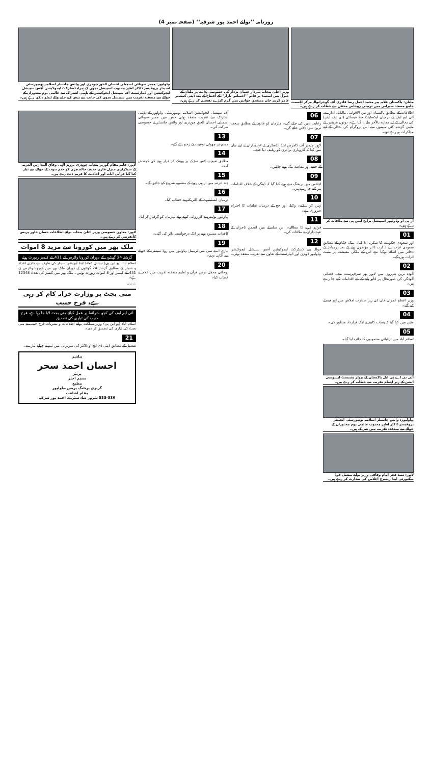روزنامہ ’’نوائے احمد پور شرقیہ‘‘ (صفحہ نمبر 4)
ملتان: پاکستان علامہ پیر محمد اجمل رضا قادری آف گوجرانوالہ مرکز اہلسنت جامع مسجد سیرانی میں تربیتی روحانی محفل سے خطاب کر رہے ہیں۔
وزیر اعلیٰ پنجاب سردار عثمان بزدار کی خصوصی ہدایت پر ملتان کے جنرل بس اسٹینڈ پر قائم ’’احساس بازار‘‘ کے افتتاح کے بعد ڈپٹی کمشنر عامر کریم خان مستحق خواتین میں گرم کپڑے تقسیم کر رہے ہیں۔
بہاولپور: ممبر صوبائی اسمبلی احسان الحق چوہدری اور وائس چانسلر اسلامیہ یونیورسٹی انجینئر پروفیسر ڈاکٹر اطہر محبوب اسپیشل بچوں کے ہمراہ ڈسٹرکٹ ایجوکیشن آفس سپیشل ایجوکیشن اور ڈیپارٹمنٹ آف سپیشل ایجوکیشن کے باہمی اشتراک سے عالمی یوم معذوراں کے حوالے سے منعقدہ تقریب میں سپیشل بچوں کی جانب سے پیش کیے جانے والے ٹیبلو دیکھ رہے ہیں۔
اطلاعات کے مطابق پاکستان اور بین الاقوامی مالیاتی ادارے، آئی ایم ایف کے درمیان ایکسٹینڈڈ فنڈ فیسلٹی (ای ایف ایف) کی بحالی کے لیے معاہدہ بالآخر طے پا گیا ہے۔ دونوں فریقین کے مابین گزشتہ کئی مہینوں سے اس پروگرام کی بحالی کے لیے مذاکرات ہو رہے تھے۔
آر پی او بہاولپور اسپیشل برانچ ایس پی سے ملاقات کر رہے ہیں۔
01
اور سعودی حکومت کا شکریہ ادا کیا۔ بینک حکام کے مطابق سعودی عرب سے 3 ارب ڈالر موصول ہونے کے بعد زرمبادلہ کے ذخائر میں اضافہ ہوگیا ہے اس کے ملکی معیشت پر مثبت اثرات ہوں گے۔
02
آلودہ ترین شہروں میں لاہور پھر سرفہرست ہے۔ فضائی آلودگی کی صورتحال پر قابو پانے کے لیے اقدامات کیے جا رہے ہیں۔
03
وزیر اعظم عمران خان کی زیر صدارت اجلاس میں اہم فیصلے کیے گئے۔
04
متین میں کہا گیا کہ پنجاب کابینہ نے ایک قرارداد منظور کی۔
05
اسلام آباد میں ترقیاتی منصوبوں کا جائزہ لیا گیا۔
آئی بی اے پی ایل پاکستان کے نیوٹر یشنسٹ ایسوسی ایشن کے زیر اہتمام تقریب سے خطاب کر رہے ہیں۔
بہاولپور: وائس چانسلر اسلامیہ یونیورسٹی انجینئر پروفیسر ڈاکٹر اطہر محبوب عالمی یوم معذوراں کے حوالے سے منعقدہ تقریب میں شریک ہیں۔
لاہور: سید فخر امام وفاقی وزیر برائے نیشنل فوڈ سکیورٹی اینڈ ریسرچ اجلاس کی صدارت کر رہے ہیں۔
06
رعایت نہیں کی جائے گی۔ ملزمان کو قانون کے مطابق سخت ترین سزا دلائی جائے گی۔
07
لاہور چیمبر آف کامرس اینڈ انڈسٹری کے عہدیداران نے اپنے بیان میں کہا کہ کاروباری برادری کو ریلیف دیا جائے۔
08
کے جذبے اور مقاصد نیک ہونے چاہئیں۔
09
اجلاس میں بریفنگ دیتے ہوئے کہا گیا کہ ڈینگی کے خلاف اقدامات تیز کیے جا رہے ہیں۔
10
نہیں کر سکتے۔ وکیل اور جج کے درمیان تعلقات کا احترام ضروری ہے۔
11
فراہم کرنے کا مطالبہ۔ اس سلسلے میں انجمن تاجران کے عہدیداران نے ملاقات کی۔
12
حوالہ سے ڈسٹرکٹ ایجوکیشن آفس سپیشل ایجوکیشن بہاولپور ڈویژن اور ڈیپارٹمنٹ کے تعاون سے تقریب منعقد ہوئی۔
آف سپیشل ایجوکیشن اسلامیہ یونیورسٹی بہاولپور کے باہمی اشتراک سے تقریب منعقد ہوئی جس میں ممبر صوبائی اسمبلی احسان الحق چوہدری اور وائس چانسلر نے خصوصی شرکت کی۔
13
جسم پر چھوٹی نوعیت کے زخم پائے گئے۔
14
مطابق نعیم نے لاش سڑک پر پھینک کر فرار ہونے کی کوشش کی۔
15
چند عرصہ میں اربوں روپے کے منصوبے شروع کیے جائیں گے۔
16
درمیان انسٹیٹیوٹ کے ڈائریکٹر نے خطاب کیا۔
17
بہاولپور پولیس نے کارروائی کرتے ہوئے ملزمان کو گرفتار کر لیا۔
18
کاغذات مسترد ہونے پر ایک درخواست دائر کی گئی۔
19
نیازی اے سی بس ٹرمینل بہاولپور میں روڈ سیفٹی کے حوالے سے آگاہی مہم۔
20
روحانی محفل درس قرآن و تعلیم منعقدہ تقریب میں علامہ نے خطاب کیا۔
لاہور: قائم مقام گورنر پنجاب چوہدری پرویز الٰہی وفاق المدارس العربیہ کے سیکرٹری جنرل قاری حنیف جالندھری کو ختم نبوت کے حوالے سے تیار کیا گیا قرآنی آیات اور احادیث کا فریم دے رہے ہیں۔
لاہور: معاون خصوصی وزیر اعلیٰ پنجاب برائے اطلاعات حسان خاور پریس کانفرنس کر رہے ہیں۔
ملک بھر میں کورونا سے مزید 8 اموات
گزشتہ 24 گھنٹوں کے دوران کورونا وائرس کے 431 نئے کیسز رپورٹ ہوئے
اسلام آباد (یو این پی) نیشنل کمانڈ اینڈ آپریشن سینٹر کی طرف سے جاری اعداد و شمار کے مطابق گزشتہ 24 گھنٹوں کے دوران ملک بھر میں کورونا وائرس کے 431 نئے کیسز اور 8 اموات رپورٹ ہوئیں۔ ملک بھر میں کیسز کی تعداد 12348 ہے۔
☆☆☆
منی بجٹ پر وزارت خزانہ کام کر رہی ہے، فرخ حبیب
آئی ایم ایف کی کچھ شرائط پر عمل کیلئے منی بجٹ لایا جا رہا ہے، فرخ حبیب کی تیاری کی تصدیق
اسلام آباد (یو این پی) وزیر مملکت برائے اطلاعات و نشریات فرخ حبیب نے منی بجٹ کی تیاری کی تصدیق کر دی۔
21
تفصیل کے مطابق ڈپٹی ڈی ایچ او ڈاکٹر کی سربراہی میں ٹیم نے چھاپے مارے۔
پبلشر
احسان احمد سحر
پرنٹر
نسیم اختر
مطبع
گریزی پرنٹنگ پریس بہاولپور
مقام اشاعت
535-536 سرور شاہ سٹریٹ احمد پور شرقیہ